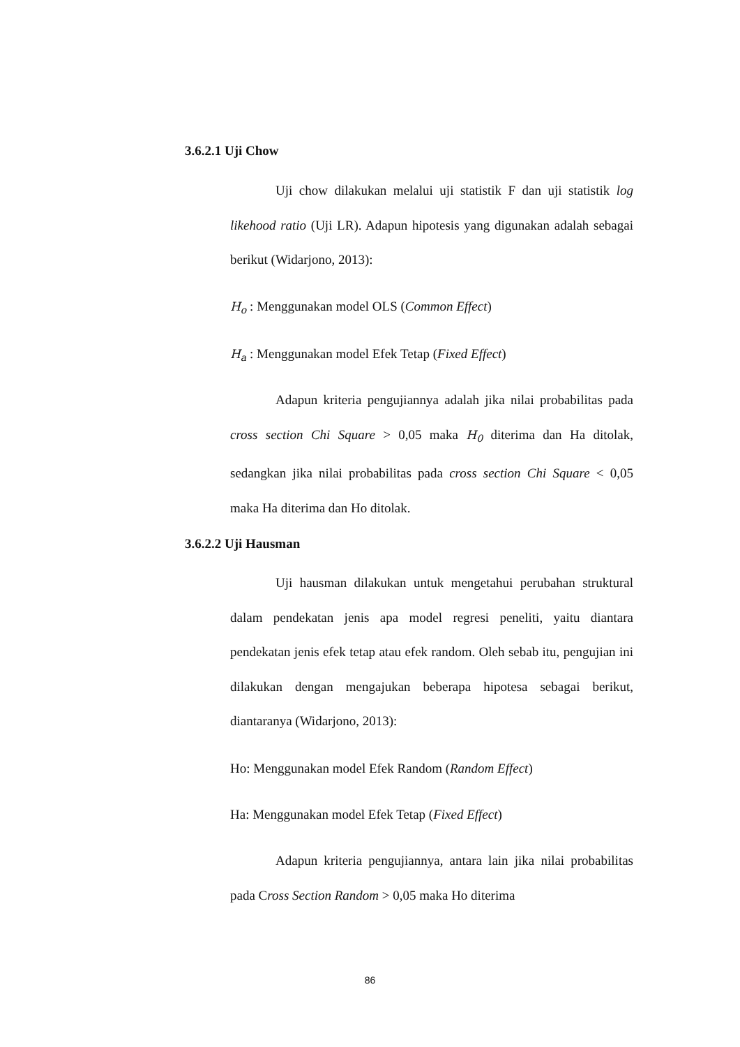3.6.2.1 Uji Chow
Uji chow dilakukan melalui uji statistik F dan uji statistik log likehood ratio (Uji LR). Adapun hipotesis yang digunakan adalah sebagai berikut (Widarjono, 2013):
H<sub>o</sub> : Menggunakan model OLS (Common Effect)
H<sub>a</sub> : Menggunakan model Efek Tetap (Fixed Effect)
Adapun kriteria pengujiannya adalah jika nilai probabilitas pada cross section Chi Square > 0,05 maka H<sub>0</sub> diterima dan Ha ditolak, sedangkan jika nilai probabilitas pada cross section Chi Square < 0,05 maka Ha diterima dan Ho ditolak.
3.6.2.2 Uji Hausman
Uji hausman dilakukan untuk mengetahui perubahan struktural dalam pendekatan jenis apa model regresi peneliti, yaitu diantara pendekatan jenis efek tetap atau efek random. Oleh sebab itu, pengujian ini dilakukan dengan mengajukan beberapa hipotesa sebagai berikut, diantaranya (Widarjono, 2013):
Ho: Menggunakan model Efek Random (Random Effect)
Ha: Menggunakan model Efek Tetap (Fixed Effect)
Adapun kriteria pengujiannya, antara lain jika nilai probabilitas pada Cross Section Random > 0,05 maka Ho diterima
86